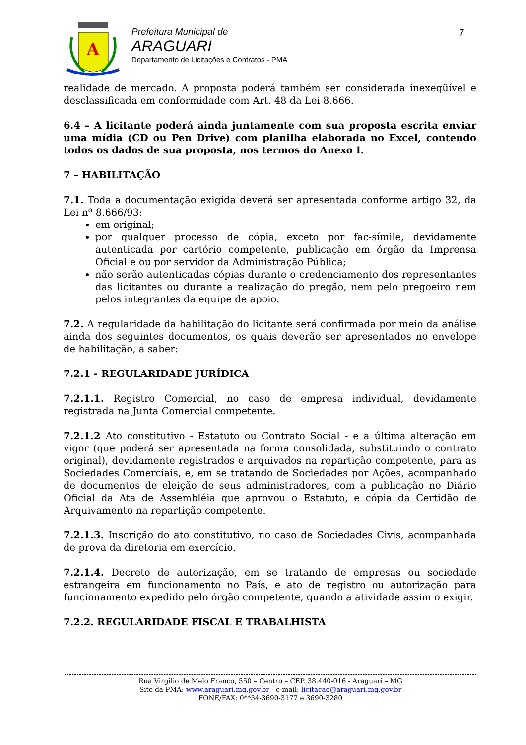A
Prefeitura Municipal de
ARAGUARI
Departamento de Licitações e Contratos - PMA
7
realidade de mercado. A proposta poderá também ser considerada inexeqüível e desclassificada em conformidade com Art. 48 da Lei 8.666.
6.4 – A licitante poderá ainda juntamente com sua proposta escrita enviar uma mídia (CD ou Pen Drive) com planilha elaborada no Excel, contendo todos os dados de sua proposta, nos termos do Anexo I.
7 – HABILITAÇÃO
7.1. Toda a documentação exigida deverá ser apresentada conforme artigo 32, da Lei nº 8.666/93:
em original;
por qualquer processo de cópia, exceto por fac-símile, devidamente autenticada por cartório competente, publicação em órgão da Imprensa Oficial e ou por servidor da Administração Pública;
não serão autenticadas cópias durante o credenciamento dos representantes das licitantes ou durante a realização do pregão, nem pelo pregoeiro nem pelos integrantes da equipe de apoio.
7.2. A regularidade da habilitação do licitante será confirmada por meio da análise ainda dos seguintes documentos, os quais deverão ser apresentados no envelope de habilitação, a saber:
7.2.1 - REGULARIDADE JURÍDICA
7.2.1.1. Registro Comercial, no caso de empresa individual, devidamente registrada na Junta Comercial competente.
7.2.1.2 Ato constitutivo - Estatuto ou Contrato Social - e a última alteração em vigor (que poderá ser apresentada na forma consolidada, substituindo o contrato original), devidamente registrados e arquivados na repartição competente, para as Sociedades Comerciais, e, em se tratando de Sociedades por Ações, acompanhado de documentos de eleição de seus administradores, com a publicação no Diário Oficial da Ata de Assembléia que aprovou o Estatuto, e cópia da Certidão de Arquivamento na repartição competente.
7.2.1.3. Inscrição do ato constitutivo, no caso de Sociedades Civis, acompanhada de prova da diretoria em exercício.
7.2.1.4. Decreto de autorização, em se tratando de empresas ou sociedade estrangeira em funcionamento no País, e ato de registro ou autorização para funcionamento expedido pelo órgão competente, quando a atividade assim o exigir.
7.2.2. REGULARIDADE FISCAL E TRABALHISTA
Rua Virgilio de Melo Franco, 550 – Centro – CEP. 38.440-016 - Araguari – MG
Site da PMA: www.araguari.mg.gov.br - e-mail: licitacao@araguari.mg.gov.br
FONE/FAX: 0**34-3690-3177 e 3690-3280